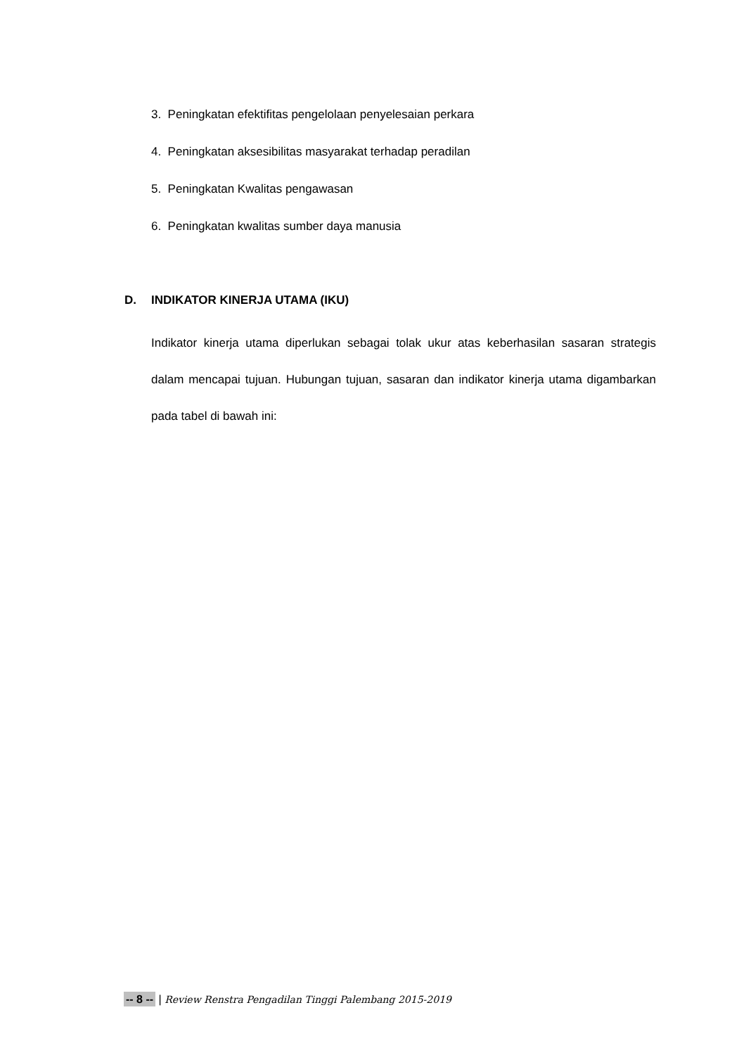3. Peningkatan efektifitas pengelolaan penyelesaian perkara
4. Peningkatan aksesibilitas masyarakat terhadap peradilan
5. Peningkatan Kwalitas pengawasan
6. Peningkatan kwalitas sumber daya manusia
D. INDIKATOR KINERJA UTAMA (IKU)
Indikator kinerja utama diperlukan sebagai tolak ukur atas keberhasilan sasaran strategis dalam mencapai tujuan. Hubungan tujuan, sasaran dan indikator kinerja utama digambarkan pada tabel di bawah ini:
-- 8 -- | Review Renstra Pengadilan Tinggi Palembang 2015-2019